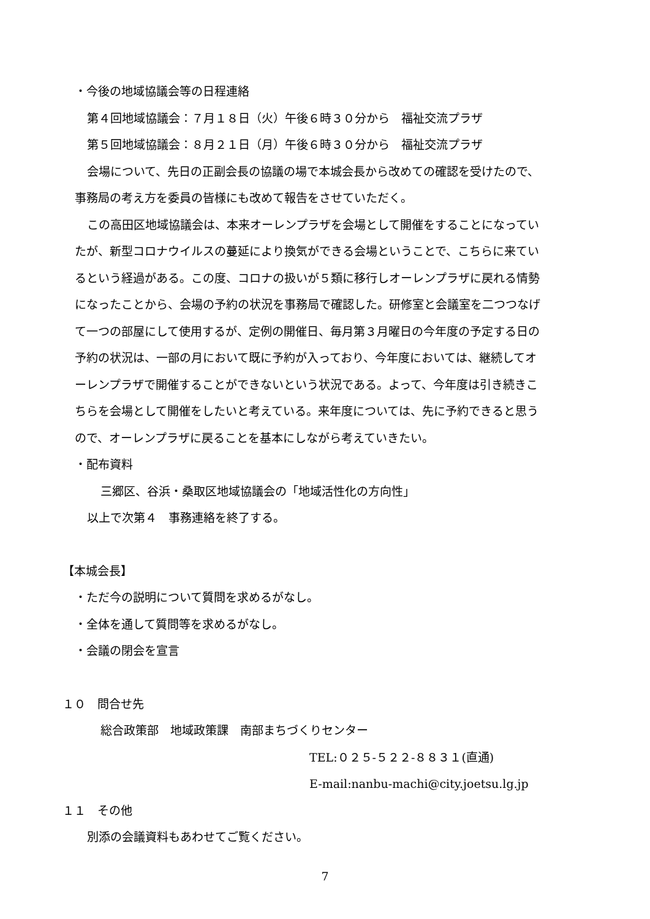・今後の地域協議会等の日程連絡
第４回地域協議会：７月１８日（火）午後６時３０分から　福祉交流プラザ
第５回地域協議会：８月２１日（月）午後６時３０分から　福祉交流プラザ
会場について、先日の正副会長の協議の場で本城会長から改めての確認を受けたので、
事務局の考え方を委員の皆様にも改めて報告をさせていただく。
この高田区地域協議会は、本来オーレンプラザを会場として開催をすることになってい
たが、新型コロナウイルスの蔓延により換気ができる会場ということで、こちらに来てい
るという経過がある。この度、コロナの扱いが５類に移行しオーレンプラザに戻れる情勢
になったことから、会場の予約の状況を事務局で確認した。研修室と会議室を二つつなげ
て一つの部屋にして使用するが、定例の開催日、毎月第３月曜日の今年度の予定する日の
予約の状況は、一部の月において既に予約が入っており、今年度においては、継続してオ
ーレンプラザで開催することができないという状況である。よって、今年度は引き続きこ
ちらを会場として開催をしたいと考えている。来年度については、先に予約できると思う
ので、オーレンプラザに戻ることを基本にしながら考えていきたい。
・配布資料
三郷区、谷浜・桑取区地域協議会の「地域活性化の方向性」
以上で次第４　事務連絡を終了する。
【本城会長】
・ただ今の説明について質問を求めるがなし。
・全体を通して質問等を求めるがなし。
・会議の閉会を宣言
１０　問合せ先
総合政策部　地域政策課　南部まちづくりセンター
TEL:０２５-５２２-８８３１(直通)
E-mail:nanbu-machi@city.joetsu.lg.jp
１１　その他
別添の会議資料もあわせてご覧ください。
7